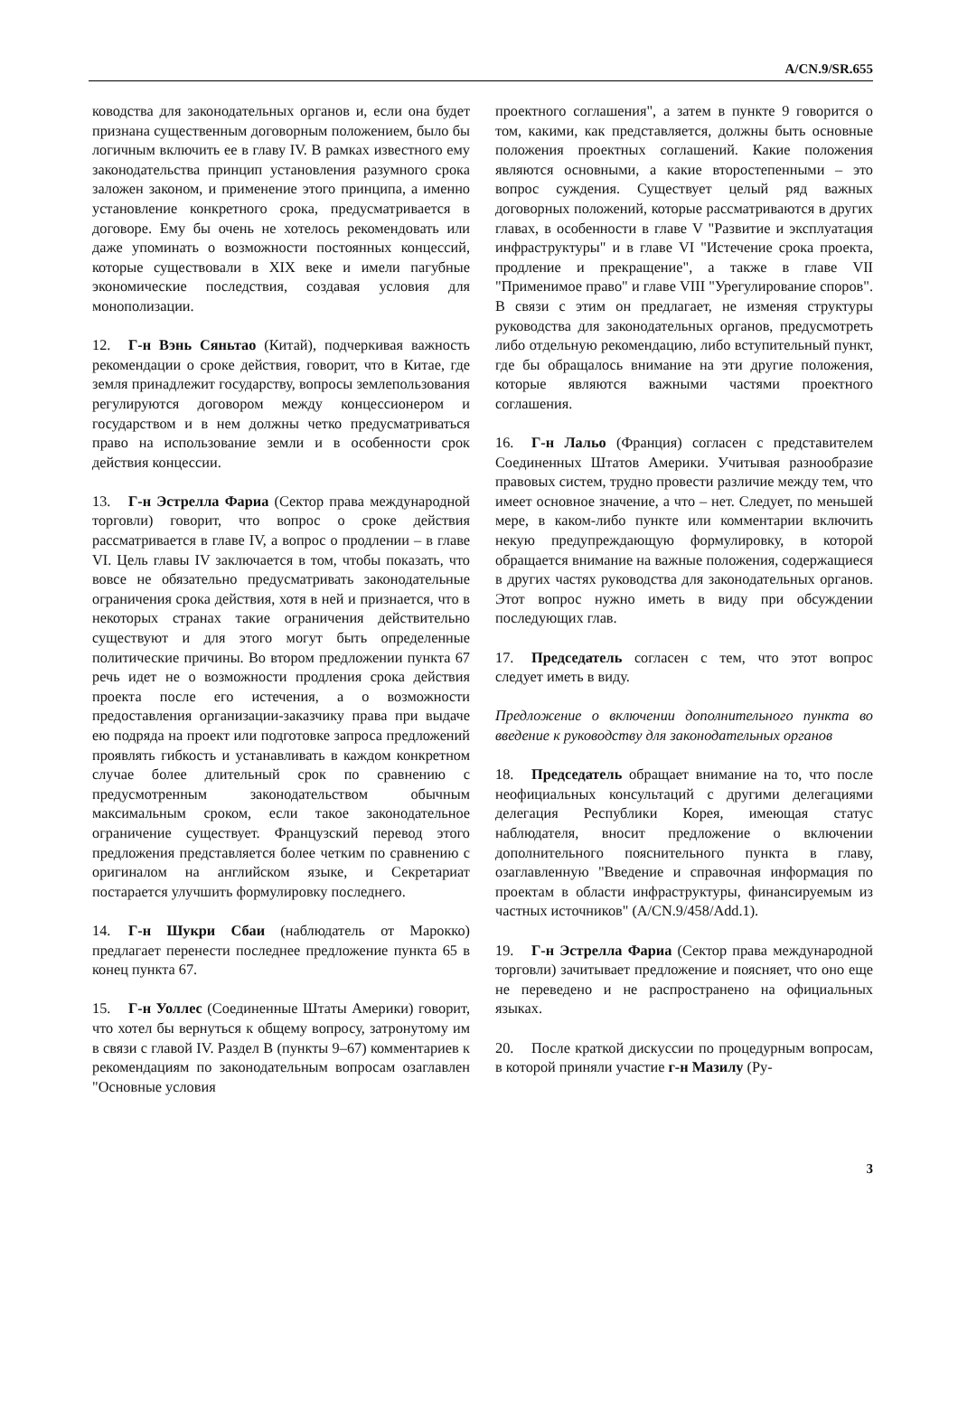A/CN.9/SR.655
ководства для законодательных органов и, если она будет признана существенным договорным положением, было бы логичным включить ее в главу IV. В рамках известного ему законодательства принцип установления разумного срока заложен законом, и применение этого принципа, а именно установление конкретного срока, предусматривается в договоре. Ему бы очень не хотелось рекомендовать или даже упоминать о возможности постоянных концессий, которые существовали в XIX веке и имели пагубные экономические последствия, создавая условия для монополизации.
12. Г-н Вэнь Сяньтао (Китай), подчеркивая важность рекомендации о сроке действия, говорит, что в Китае, где земля принадлежит государству, вопросы землепользования регулируются договором между концессионером и государством и в нем должны четко предусматриваться право на использование земли и в особенности срок действия концессии.
13. Г-н Эстрелла Фариа (Сектор права международной торговли) говорит, что вопрос о сроке действия рассматривается в главе IV, а вопрос о продлении – в главе VI. Цель главы IV заключается в том, чтобы показать, что вовсе не обязательно предусматривать законодательные ограничения срока действия, хотя в ней и признается, что в некоторых странах такие ограничения действительно существуют и для этого могут быть определенные политические причины. Во втором предложении пункта 67 речь идет не о возможности продления срока действия проекта после его истечения, а о возможности предоставления организации-заказчику права при выдаче ею подряда на проект или подготовке запроса предложений проявлять гибкость и устанавливать в каждом конкретном случае более длительный срок по сравнению с предусмотренным законодательством обычным максимальным сроком, если такое законодательное ограничение существует. Французский перевод этого предложения представляется более четким по сравнению с оригиналом на английском языке, и Секретариат постарается улучшить формулировку последнего.
14. Г-н Шукри Сбаи (наблюдатель от Марокко) предлагает перенести последнее предложение пункта 65 в конец пункта 67.
15. Г-н Уоллес (Соединенные Штаты Америки) говорит, что хотел бы вернуться к общему вопросу, затронутому им в связи с главой IV. Раздел B (пункты 9–67) комментариев к рекомендациям по законодательным вопросам озаглавлен "Основные условия
проектного соглашения", а затем в пункте 9 говорится о том, какими, как представляется, должны быть основные положения проектных соглашений. Какие положения являются основными, а какие второстепенными – это вопрос суждения. Существует целый ряд важных договорных положений, которые рассматриваются в других главах, в особенности в главе V "Развитие и эксплуатация инфраструктуры" и в главе VI "Истечение срока проекта, продление и прекращение", а также в главе VII "Применимое право" и главе VIII "Урегулирование споров". В связи с этим он предлагает, не изменяя структуры руководства для законодательных органов, предусмотреть либо отдельную рекомендацию, либо вступительный пункт, где бы обращалось внимание на эти другие положения, которые являются важными частями проектного соглашения.
16. Г-н Лальо (Франция) согласен с представителем Соединенных Штатов Америки. Учитывая разнообразие правовых систем, трудно провести различие между тем, что имеет основное значение, а что – нет. Следует, по меньшей мере, в каком-либо пункте или комментарии включить некую предупреждающую формулировку, в которой обращается внимание на важные положения, содержащиеся в других частях руководства для законодательных органов. Этот вопрос нужно иметь в виду при обсуждении последующих глав.
17. Председатель согласен с тем, что этот вопрос следует иметь в виду.
Предложение о включении дополнительного пункта во введение к руководству для законодательных органов
18. Председатель обращает внимание на то, что после неофициальных консультаций с другими делегациями делегация Республики Корея, имеющая статус наблюдателя, вносит предложение о включении дополнительного пояснительного пункта в главу, озаглавленную "Введение и справочная информация по проектам в области инфраструктуры, финансируемым из частных источников" (A/CN.9/458/Add.1).
19. Г-н Эстрелла Фариа (Сектор права международной торговли) зачитывает предложение и поясняет, что оно еще не переведено и не распространено на официальных языках.
20. После краткой дискуссии по процедурным вопросам, в которой приняли участие г-н Мазилу (Ру-
3